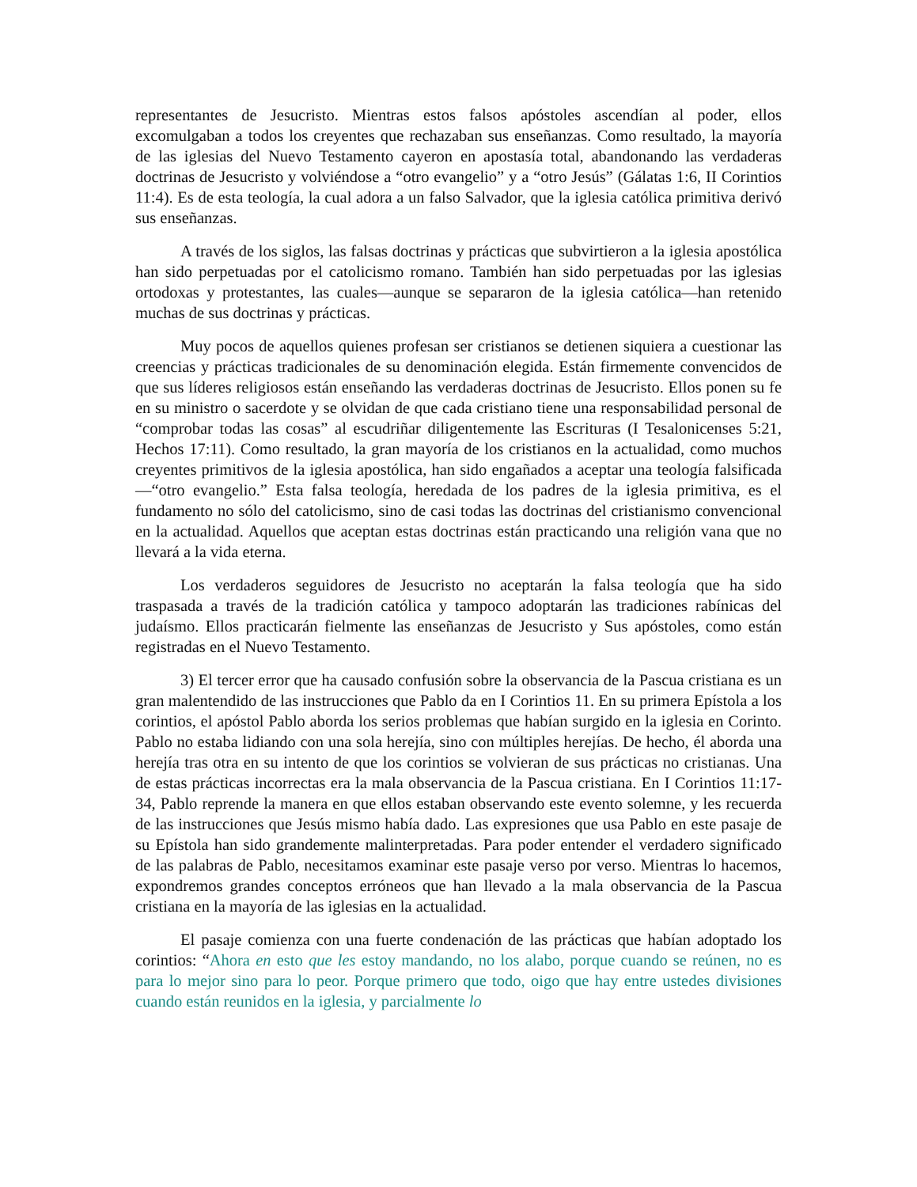representantes de Jesucristo. Mientras estos falsos apóstoles ascendían al poder, ellos excomulgaban a todos los creyentes que rechazaban sus enseñanzas. Como resultado, la mayoría de las iglesias del Nuevo Testamento cayeron en apostasía total, abandonando las verdaderas doctrinas de Jesucristo y volviéndose a “otro evangelio” y a “otro Jesús” (Gálatas 1:6, II Corintios 11:4). Es de esta teología, la cual adora a un falso Salvador, que la iglesia católica primitiva derivó sus enseñanzas.
A través de los siglos, las falsas doctrinas y prácticas que subvirtieron a la iglesia apostólica han sido perpetuadas por el catolicismo romano. También han sido perpetuadas por las iglesias ortodoxas y protestantes, las cuales—aunque se separaron de la iglesia católica—han retenido muchas de sus doctrinas y prácticas.
Muy pocos de aquellos quienes profesan ser cristianos se detienen siquiera a cuestionar las creencias y prácticas tradicionales de su denominación elegida. Están firmemente convencidos de que sus líderes religiosos están enseñando las verdaderas doctrinas de Jesucristo. Ellos ponen su fe en su ministro o sacerdote y se olvidan de que cada cristiano tiene una responsabilidad personal de “comprobar todas las cosas” al escudriñar diligentemente las Escrituras (I Tesalonicenses 5:21, Hechos 17:11). Como resultado, la gran mayoría de los cristianos en la actualidad, como muchos creyentes primitivos de la iglesia apostólica, han sido engañados a aceptar una teología falsificada—“otro evangelio.” Esta falsa teología, heredada de los padres de la iglesia primitiva, es el fundamento no sólo del catolicismo, sino de casi todas las doctrinas del cristianismo convencional en la actualidad. Aquellos que aceptan estas doctrinas están practicando una religión vana que no llevará a la vida eterna.
Los verdaderos seguidores de Jesucristo no aceptarán la falsa teología que ha sido traspasada a través de la tradición católica y tampoco adoptarán las tradiciones rabínicas del judaísmo. Ellos practicarán fielmente las enseñanzas de Jesucristo y Sus apóstoles, como están registradas en el Nuevo Testamento.
3) El tercer error que ha causado confusión sobre la observancia de la Pascua cristiana es un gran malentendido de las instrucciones que Pablo da en I Corintios 11. En su primera Epístola a los corintios, el apóstol Pablo aborda los serios problemas que habían surgido en la iglesia en Corinto. Pablo no estaba lidiando con una sola herejía, sino con múltiples herejías. De hecho, él aborda una herejía tras otra en su intento de que los corintios se volvieran de sus prácticas no cristianas. Una de estas prácticas incorrectas era la mala observancia de la Pascua cristiana. En I Corintios 11:17-34, Pablo reprende la manera en que ellos estaban observando este evento solemne, y les recuerda de las instrucciones que Jesús mismo había dado. Las expresiones que usa Pablo en este pasaje de su Epístola han sido grandemente malinterpretadas. Para poder entender el verdadero significado de las palabras de Pablo, necesitamos examinar este pasaje verso por verso. Mientras lo hacemos, expondremos grandes conceptos erróneos que han llevado a la mala observancia de la Pascua cristiana en la mayoría de las iglesias en la actualidad.
El pasaje comienza con una fuerte condenación de las prácticas que habían adoptado los corintios: “Ahora en esto que les estoy mandando, no los alabo, porque cuando se reúnen, no es para lo mejor sino para lo peor. Porque primero que todo, oigo que hay entre ustedes divisiones cuando están reunidos en la iglesia, y parcialmente lo